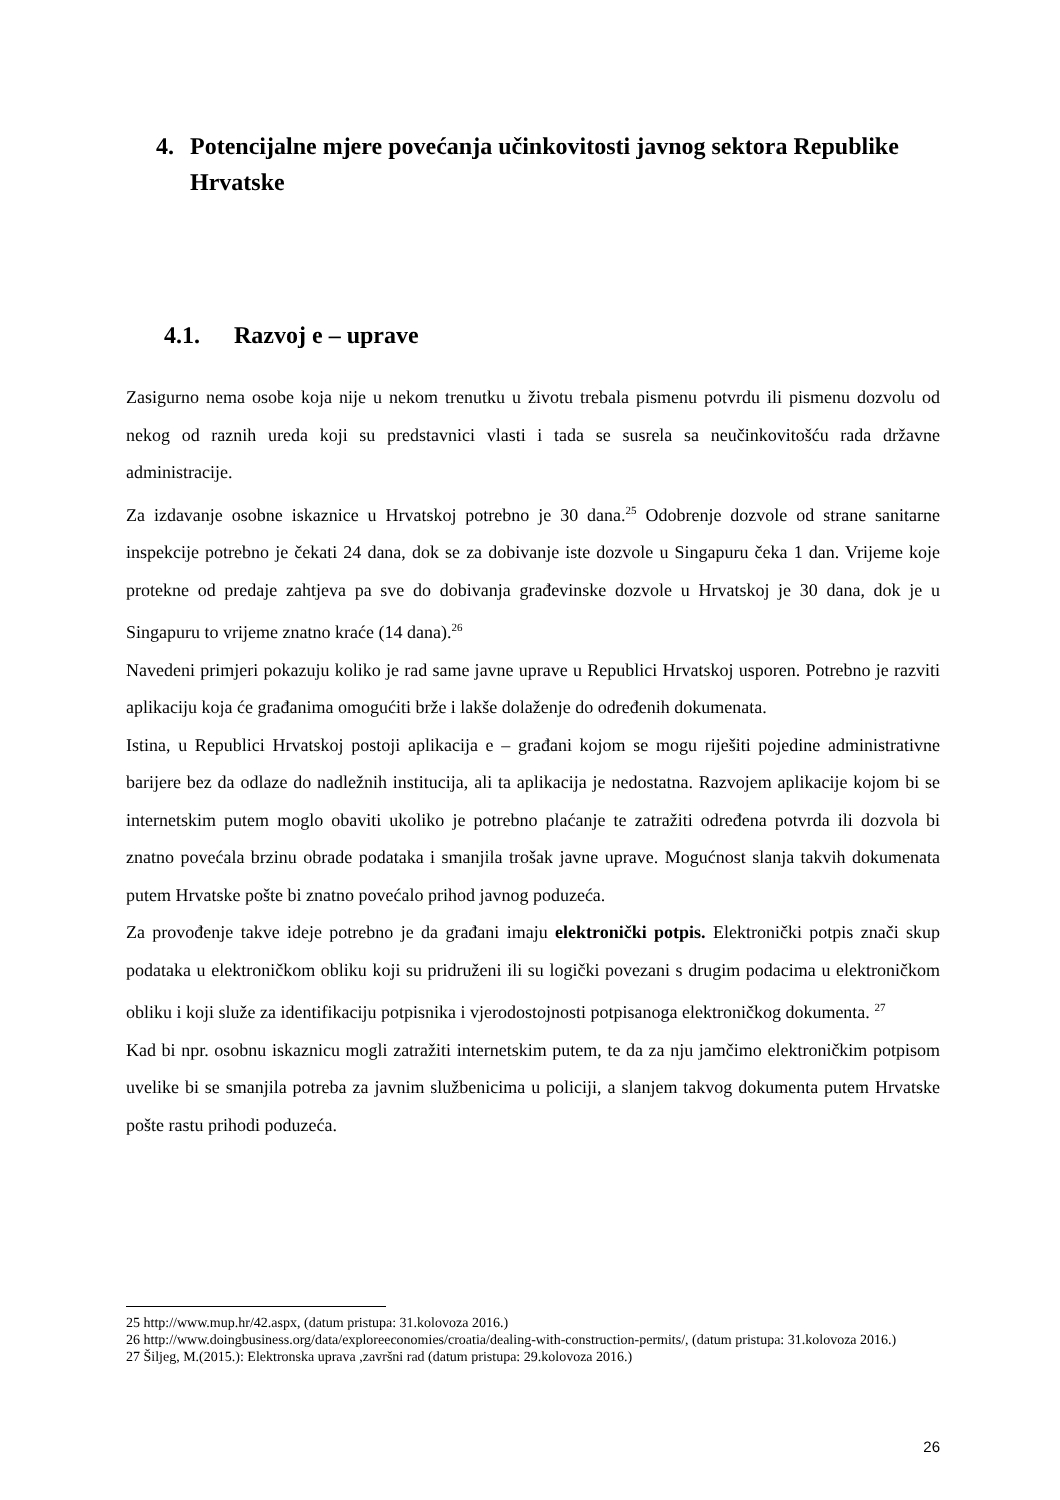4. Potencijalne mjere povećanja učinkovitosti javnog sektora Republike Hrvatske
4.1. Razvoj e – uprave
Zasigurno nema osobe koja nije u nekom trenutku u životu trebala pismenu potvrdu ili pismenu dozvolu od nekog od raznih ureda koji su predstavnici vlasti i tada se susrela sa neučinkovitošću rada državne administracije.
Za izdavanje osobne iskaznice u Hrvatskoj potrebno je 30 dana.<sup>25</sup> Odobrenje dozvole od strane sanitarne inspekcije potrebno je čekati 24 dana, dok se za dobivanje iste dozvole u Singapuru čeka 1 dan. Vrijeme koje protekne od predaje zahtjeva pa sve do dobivanja građevinske dozvole u Hrvatskoj je 30 dana, dok je u Singapuru to vrijeme znatno kraće (14 dana).<sup>26</sup>
Navedeni primjeri pokazuju koliko je rad same javne uprave u Republici Hrvatskoj usporen. Potrebno je razviti aplikaciju koja će građanima omogućiti brže i lakše dolaženje do određenih dokumenata.
Istina, u Republici Hrvatskoj postoji aplikacija e – građani kojom se mogu riješiti pojedine administrativne barijere bez da odlaze do nadležnih institucija, ali ta aplikacija je nedostatna. Razvojem aplikacije kojom bi se internetskim putem moglo obaviti ukoliko je potrebno plaćanje te zatražiti određena potvrda ili dozvola bi znatno povećala brzinu obrade podataka i smanjila trošak javne uprave. Mogućnost slanja takvih dokumenata putem Hrvatske pošte bi znatno povećalo prihod javnog poduzeća.
Za provođenje takve ideje potrebno je da građani imaju elektronički potpis. Elektronički potpis znači skup podataka u elektroničkom obliku koji su pridruženi ili su logički povezani s drugim podacima u elektroničkom obliku i koji služe za identifikaciju potpisnika i vjerodostojnosti potpisanoga elektroničkog dokumenta. <sup>27</sup>
Kad bi npr. osobnu iskaznicu mogli zatražiti internetskim putem, te da za nju jamčimo elektroničkim potpisom uvelike bi se smanjila potreba za javnim službenicima u policiji, a slanjem takvog dokumenta putem Hrvatske pošte rastu prihodi poduzeća.
25 http://www.mup.hr/42.aspx, (datum pristupa: 31.kolovoza 2016.)
26 http://www.doingbusiness.org/data/exploreeconomies/croatia/dealing-with-construction-permits/, (datum pristupa: 31.kolovoza 2016.)
27 Šiljeg, M.(2015.): Elektronska uprava ,završni rad (datum pristupa: 29.kolovoza 2016.)
26